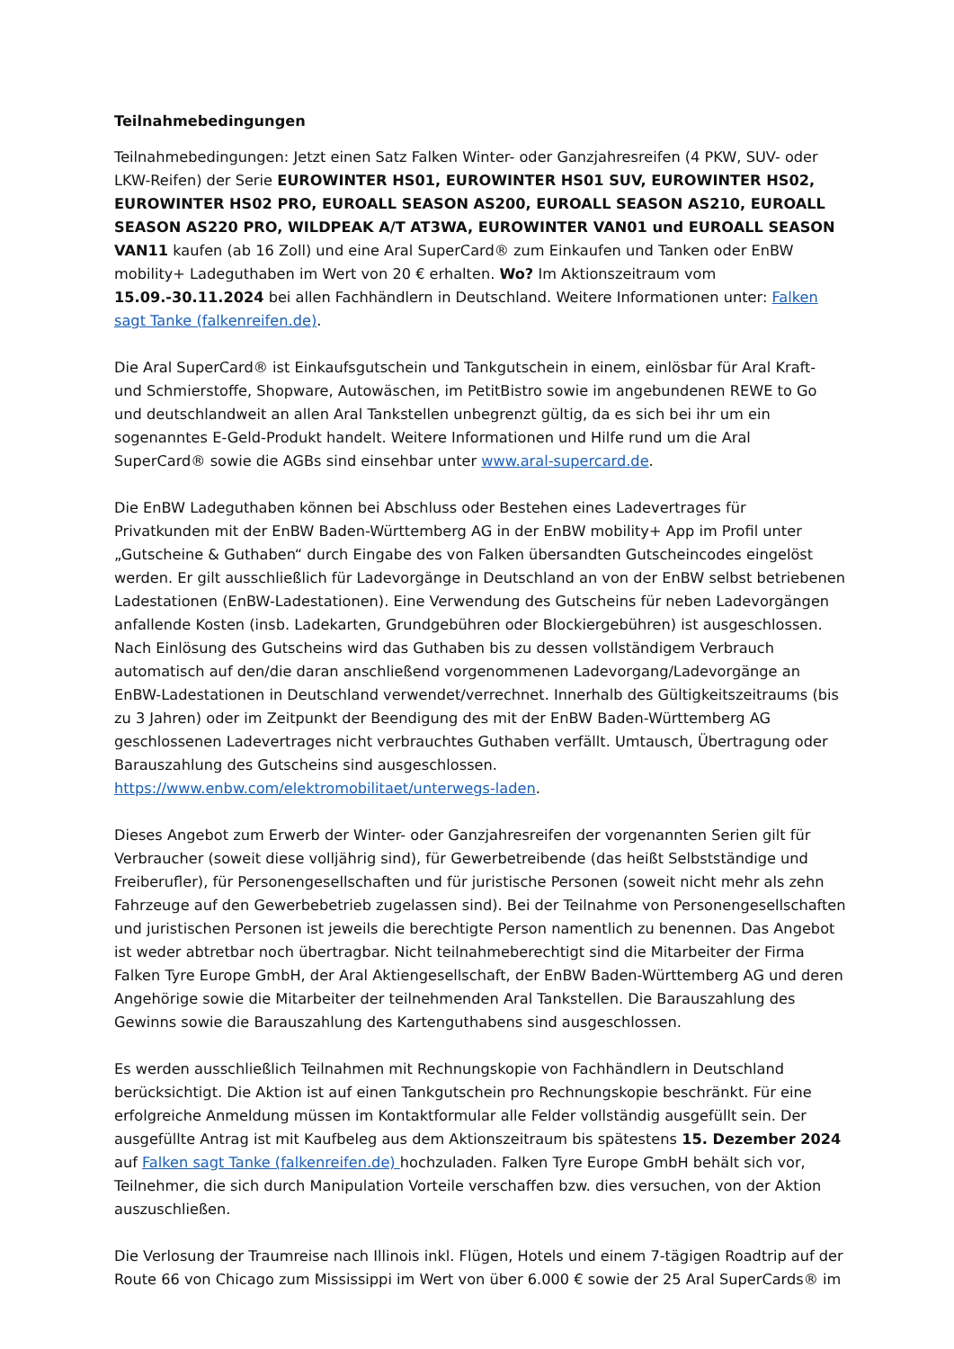Teilnahmebedingungen
Teilnahmebedingungen: Jetzt einen Satz Falken Winter- oder Ganzjahresreifen (4 PKW, SUV- oder LKW-Reifen) der Serie EUROWINTER HS01, EUROWINTER HS01 SUV, EUROWINTER HS02, EUROWINTER HS02 PRO, EUROALL SEASON AS200, EUROALL SEASON AS210, EUROALL SEASON AS220 PRO, WILDPEAK A/T AT3WA, EUROWINTER VAN01 und EUROALL SEASON VAN11 kaufen (ab 16 Zoll) und eine Aral SuperCard® zum Einkaufen und Tanken oder EnBW mobility+ Ladeguthaben im Wert von 20 € erhalten. Wo? Im Aktionszeitraum vom 15.09.-30.11.2024 bei allen Fachhändlern in Deutschland. Weitere Informationen unter: Falken sagt Tanke (falkenreifen.de).
Die Aral SuperCard® ist Einkaufsgutschein und Tankgutschein in einem, einlösbar für Aral Kraft- und Schmierstoffe, Shopware, Autowäschen, im PetitBistro sowie im angebundenen REWE to Go und deutschlandweit an allen Aral Tankstellen unbegrenzt gültig, da es sich bei ihr um ein sogenanntes E-Geld-Produkt handelt. Weitere Informationen und Hilfe rund um die Aral SuperCard® sowie die AGBs sind einsehbar unter www.aral-supercard.de.
Die EnBW Ladeguthaben können bei Abschluss oder Bestehen eines Ladevertrages für Privatkunden mit der EnBW Baden-Württemberg AG in der EnBW mobility+ App im Profil unter „Gutscheine & Guthaben“ durch Eingabe des von Falken übersandten Gutscheincodes eingelöst werden. Er gilt ausschließlich für Ladevorgänge in Deutschland an von der EnBW selbst betriebenen Ladestationen (EnBW-Ladestationen). Eine Verwendung des Gutscheins für neben Ladevorgängen anfallende Kosten (insb. Ladekarten, Grundgebühren oder Blockiergebühren) ist ausgeschlossen. Nach Einlösung des Gutscheins wird das Guthaben bis zu dessen vollständigem Verbrauch automatisch auf den/die daran anschließend vorgenommenen Ladevorgang/Ladevorgänge an EnBW-Ladestationen in Deutschland verwendet/verrechnet. Innerhalb des Gültigkeitszeitraums (bis zu 3 Jahren) oder im Zeitpunkt der Beendigung des mit der EnBW Baden-Württemberg AG geschlossenen Ladevertrages nicht verbrauchtes Guthaben verfällt. Umtausch, Übertragung oder Barauszahlung des Gutscheins sind ausgeschlossen. https://www.enbw.com/elektromobilitaet/unterwegs-laden.
Dieses Angebot zum Erwerb der Winter- oder Ganzjahresreifen der vorgenannten Serien gilt für Verbraucher (soweit diese volljährig sind), für Gewerbetreibende (das heißt Selbstständige und Freiberufler), für Personengesellschaften und für juristische Personen (soweit nicht mehr als zehn Fahrzeuge auf den Gewerbebetrieb zugelassen sind). Bei der Teilnahme von Personengesellschaften und juristischen Personen ist jeweils die berechtigte Person namentlich zu benennen. Das Angebot ist weder abtretbar noch übertragbar. Nicht teilnahmeberechtigt sind die Mitarbeiter der Firma Falken Tyre Europe GmbH, der Aral Aktiengesellschaft, der EnBW Baden-Württemberg AG und deren Angehörige sowie die Mitarbeiter der teilnehmenden Aral Tankstellen. Die Barauszahlung des Gewinns sowie die Barauszahlung des Kartenguthabens sind ausgeschlossen.
Es werden ausschließlich Teilnahmen mit Rechnungskopie von Fachhändlern in Deutschland berücksichtigt. Die Aktion ist auf einen Tankgutschein pro Rechnungskopie beschränkt. Für eine erfolgreiche Anmeldung müssen im Kontaktformular alle Felder vollständig ausgefüllt sein. Der ausgefüllte Antrag ist mit Kaufbeleg aus dem Aktionszeitraum bis spätestens 15. Dezember 2024 auf Falken sagt Tanke (falkenreifen.de) hochzuladen. Falken Tyre Europe GmbH behält sich vor, Teilnehmer, die sich durch Manipulation Vorteile verschaffen bzw. dies versuchen, von der Aktion auszuschließen.
Die Verlosung der Traumreise nach Illinois inkl. Flügen, Hotels und einem 7-tägigen Roadtrip auf der Route 66 von Chicago zum Mississippi im Wert von über 6.000 € sowie der 25 Aral SuperCards® im